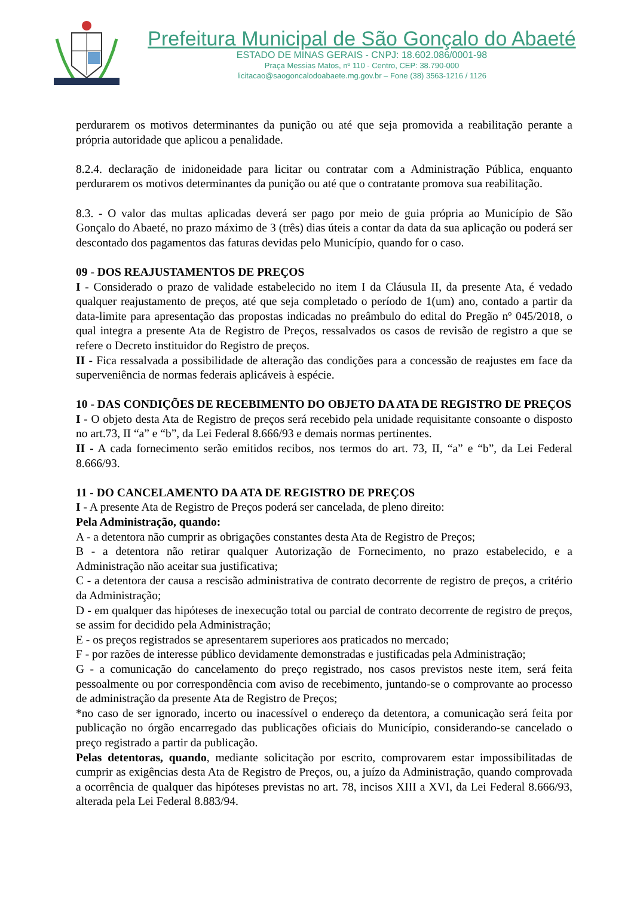Prefeitura Municipal de São Gonçalo do Abaeté
ESTADO DE MINAS GERAIS - CNPJ: 18.602.086/0001-98
Praça Messias Matos, nº 110 - Centro, CEP: 38.790-000
licitacao@saogoncalodoabaete.mg.gov.br – Fone (38) 3563-1216 / 1126
perdurarem os motivos determinantes da punição ou até que seja promovida a reabilitação perante a própria autoridade que aplicou a penalidade.
8.2.4. declaração de inidoneidade para licitar ou contratar com a Administração Pública, enquanto perdurarem os motivos determinantes da punição ou até que o contratante promova sua reabilitação.
8.3. - O valor das multas aplicadas deverá ser pago por meio de guia própria ao Município de São Gonçalo do Abaeté, no prazo máximo de 3 (três) dias úteis a contar da data da sua aplicação ou poderá ser descontado dos pagamentos das faturas devidas pelo Município, quando for o caso.
09 - DOS REAJUSTAMENTOS DE PREÇOS
I - Considerado o prazo de validade estabelecido no item I da Cláusula II, da presente Ata, é vedado qualquer reajustamento de preços, até que seja completado o período de 1(um) ano, contado a partir da data-limite para apresentação das propostas indicadas no preâmbulo do edital do Pregão nº 045/2018, o qual integra a presente Ata de Registro de Preços, ressalvados os casos de revisão de registro a que se refere o Decreto instituidor do Registro de preços.
II - Fica ressalvada a possibilidade de alteração das condições para a concessão de reajustes em face da superveniência de normas federais aplicáveis à espécie.
10 - DAS CONDIÇÕES DE RECEBIMENTO DO OBJETO DA ATA DE REGISTRO DE PREÇOS
I - O objeto desta Ata de Registro de preços será recebido pela unidade requisitante consoante o disposto no art.73, II “a” e “b”, da Lei Federal 8.666/93 e demais normas pertinentes.
II - A cada fornecimento serão emitidos recibos, nos termos do art. 73, II, “a” e “b”, da Lei Federal 8.666/93.
11 - DO CANCELAMENTO DA ATA DE REGISTRO DE PREÇOS
I - A presente Ata de Registro de Preços poderá ser cancelada, de pleno direito:
Pela Administração, quando:
A - a detentora não cumprir as obrigações constantes desta Ata de Registro de Preços;
B - a detentora não retirar qualquer Autorização de Fornecimento, no prazo estabelecido, e a Administração não aceitar sua justificativa;
C - a detentora der causa a rescisão administrativa de contrato decorrente de registro de preços, a critério da Administração;
D - em qualquer das hipóteses de inexecução total ou parcial de contrato decorrente de registro de preços, se assim for decidido pela Administração;
E - os preços registrados se apresentarem superiores aos praticados no mercado;
F - por razões de interesse público devidamente demonstradas e justificadas pela Administração;
G - a comunicação do cancelamento do preço registrado, nos casos previstos neste item, será feita pessoalmente ou por correspondência com aviso de recebimento, juntando-se o comprovante ao processo de administração da presente Ata de Registro de Preços;
*no caso de ser ignorado, incerto ou inacessível o endereço da detentora, a comunicação será feita por publicação no órgão encarregado das publicações oficiais do Município, considerando-se cancelado o preço registrado a partir da publicação.
Pelas detentoras, quando, mediante solicitação por escrito, comprovarem estar impossibilitadas de cumprir as exigências desta Ata de Registro de Preços, ou, a juízo da Administração, quando comprovada a ocorrência de qualquer das hipóteses previstas no art. 78, incisos XIII a XVI, da Lei Federal 8.666/93, alterada pela Lei Federal 8.883/94.